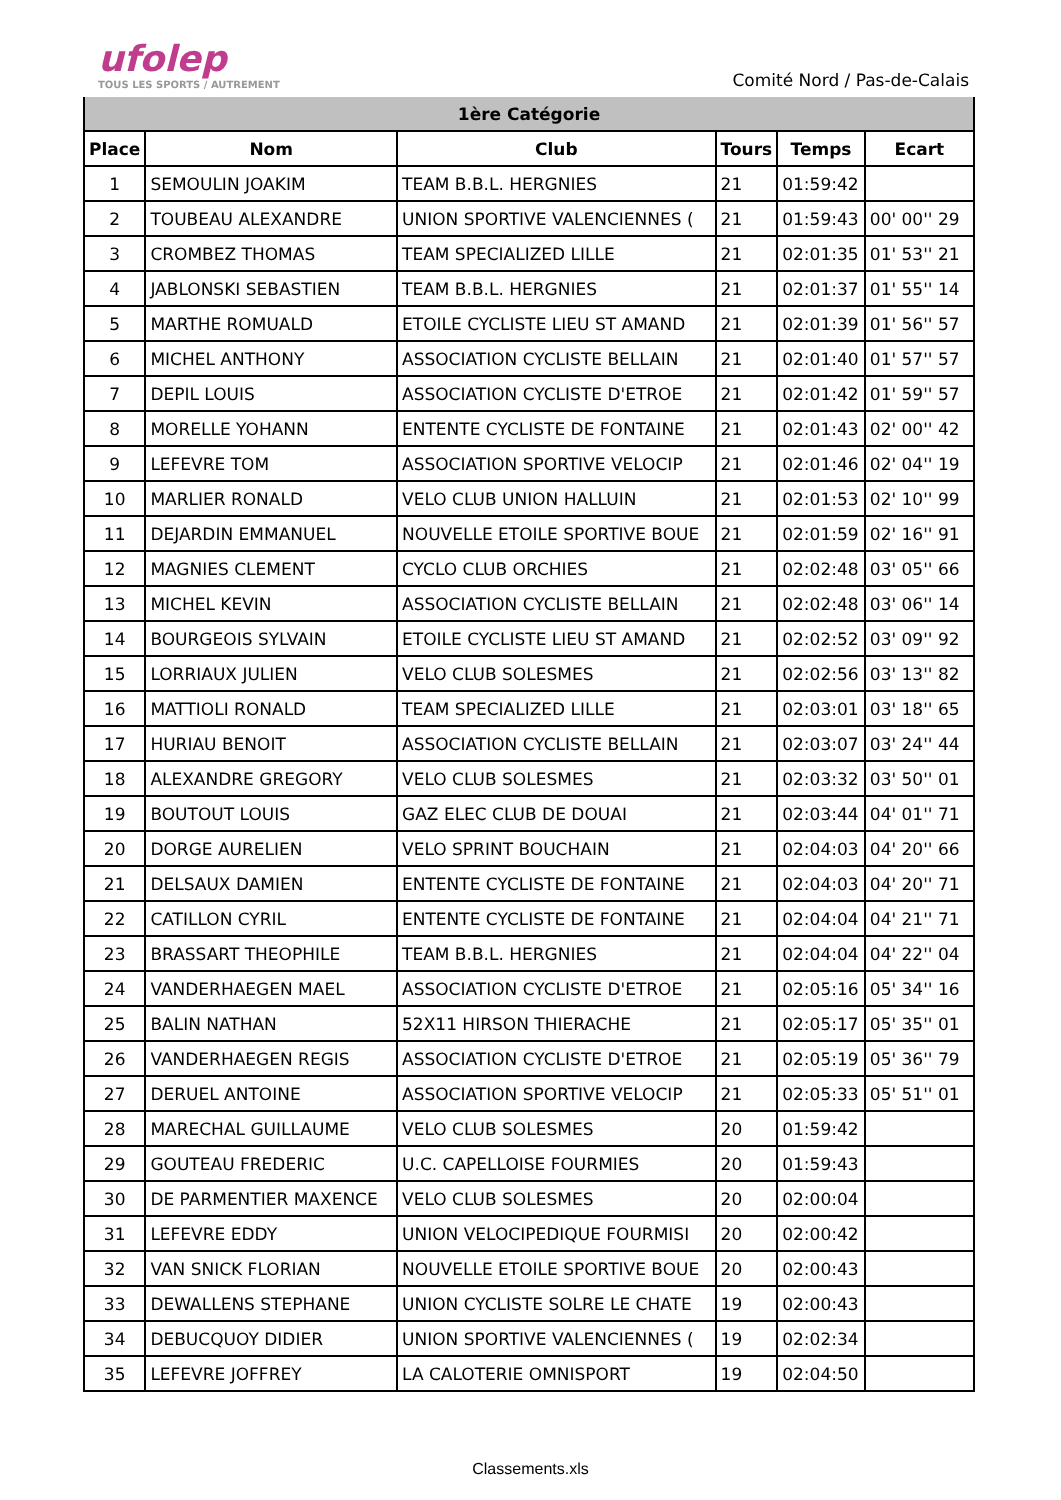ufolep
TOUS LES SPORTS / AUTREMENT
Comité Nord / Pas-de-Calais
| 1ère Catégorie | | | | | |
| --- | --- | --- | --- | --- | --- |
| Place | Nom | Club | Tours | Temps | Ecart |
| 1 | SEMOULIN JOAKIM | TEAM B.B.L. HERGNIES | 21 | 01:59:42 | |
| 2 | TOUBEAU ALEXANDRE | UNION SPORTIVE VALENCIENNES ( | 21 | 01:59:43 | 00' 00'' 29 |
| 3 | CROMBEZ THOMAS | TEAM SPECIALIZED LILLE | 21 | 02:01:35 | 01' 53'' 21 |
| 4 | JABLONSKI SEBASTIEN | TEAM B.B.L. HERGNIES | 21 | 02:01:37 | 01' 55'' 14 |
| 5 | MARTHE ROMUALD | ETOILE CYCLISTE LIEU ST AMAND | 21 | 02:01:39 | 01' 56'' 57 |
| 6 | MICHEL ANTHONY | ASSOCIATION CYCLISTE BELLAIN | 21 | 02:01:40 | 01' 57'' 57 |
| 7 | DEPIL LOUIS | ASSOCIATION CYCLISTE D'ETROE | 21 | 02:01:42 | 01' 59'' 57 |
| 8 | MORELLE YOHANN | ENTENTE CYCLISTE DE FONTAINE | 21 | 02:01:43 | 02' 00'' 42 |
| 9 | LEFEVRE TOM | ASSOCIATION SPORTIVE VELOCIP | 21 | 02:01:46 | 02' 04'' 19 |
| 10 | MARLIER RONALD | VELO CLUB UNION HALLUIN | 21 | 02:01:53 | 02' 10'' 99 |
| 11 | DEJARDIN EMMANUEL | NOUVELLE ETOILE SPORTIVE BOUE | 21 | 02:01:59 | 02' 16'' 91 |
| 12 | MAGNIES CLEMENT | CYCLO CLUB ORCHIES | 21 | 02:02:48 | 03' 05'' 66 |
| 13 | MICHEL KEVIN | ASSOCIATION CYCLISTE BELLAIN | 21 | 02:02:48 | 03' 06'' 14 |
| 14 | BOURGEOIS SYLVAIN | ETOILE CYCLISTE LIEU ST AMAND | 21 | 02:02:52 | 03' 09'' 92 |
| 15 | LORRIAUX JULIEN | VELO CLUB SOLESMES | 21 | 02:02:56 | 03' 13'' 82 |
| 16 | MATTIOLI RONALD | TEAM SPECIALIZED LILLE | 21 | 02:03:01 | 03' 18'' 65 |
| 17 | HURIAU BENOIT | ASSOCIATION CYCLISTE BELLAIN | 21 | 02:03:07 | 03' 24'' 44 |
| 18 | ALEXANDRE GREGORY | VELO CLUB SOLESMES | 21 | 02:03:32 | 03' 50'' 01 |
| 19 | BOUTOUT LOUIS | GAZ ELEC CLUB DE DOUAI | 21 | 02:03:44 | 04' 01'' 71 |
| 20 | DORGE AURELIEN | VELO SPRINT BOUCHAIN | 21 | 02:04:03 | 04' 20'' 66 |
| 21 | DELSAUX DAMIEN | ENTENTE CYCLISTE DE FONTAINE | 21 | 02:04:03 | 04' 20'' 71 |
| 22 | CATILLON CYRIL | ENTENTE CYCLISTE DE FONTAINE | 21 | 02:04:04 | 04' 21'' 71 |
| 23 | BRASSART THEOPHILE | TEAM B.B.L. HERGNIES | 21 | 02:04:04 | 04' 22'' 04 |
| 24 | VANDERHAEGEN MAEL | ASSOCIATION CYCLISTE D'ETROE | 21 | 02:05:16 | 05' 34'' 16 |
| 25 | BALIN NATHAN | 52X11 HIRSON THIERACHE | 21 | 02:05:17 | 05' 35'' 01 |
| 26 | VANDERHAEGEN REGIS | ASSOCIATION CYCLISTE D'ETROE | 21 | 02:05:19 | 05' 36'' 79 |
| 27 | DERUEL ANTOINE | ASSOCIATION SPORTIVE VELOCIP | 21 | 02:05:33 | 05' 51'' 01 |
| 28 | MARECHAL GUILLAUME | VELO CLUB SOLESMES | 20 | 01:59:42 | |
| 29 | GOUTEAU FREDERIC | U.C. CAPELLOISE FOURMIES | 20 | 01:59:43 | |
| 30 | DE PARMENTIER MAXENCE | VELO CLUB SOLESMES | 20 | 02:00:04 | |
| 31 | LEFEVRE EDDY | UNION VELOCIPEDIQUE FOURMISI | 20 | 02:00:42 | |
| 32 | VAN SNICK FLORIAN | NOUVELLE ETOILE SPORTIVE BOUE | 20 | 02:00:43 | |
| 33 | DEWALLENS STEPHANE | UNION CYCLISTE SOLRE LE CHATE | 19 | 02:00:43 | |
| 34 | DEBUCQUOY DIDIER | UNION SPORTIVE VALENCIENNES ( | 19 | 02:02:34 | |
| 35 | LEFEVRE JOFFREY | LA CALOTERIE OMNISPORT | 19 | 02:04:50 | |
Classements.xls